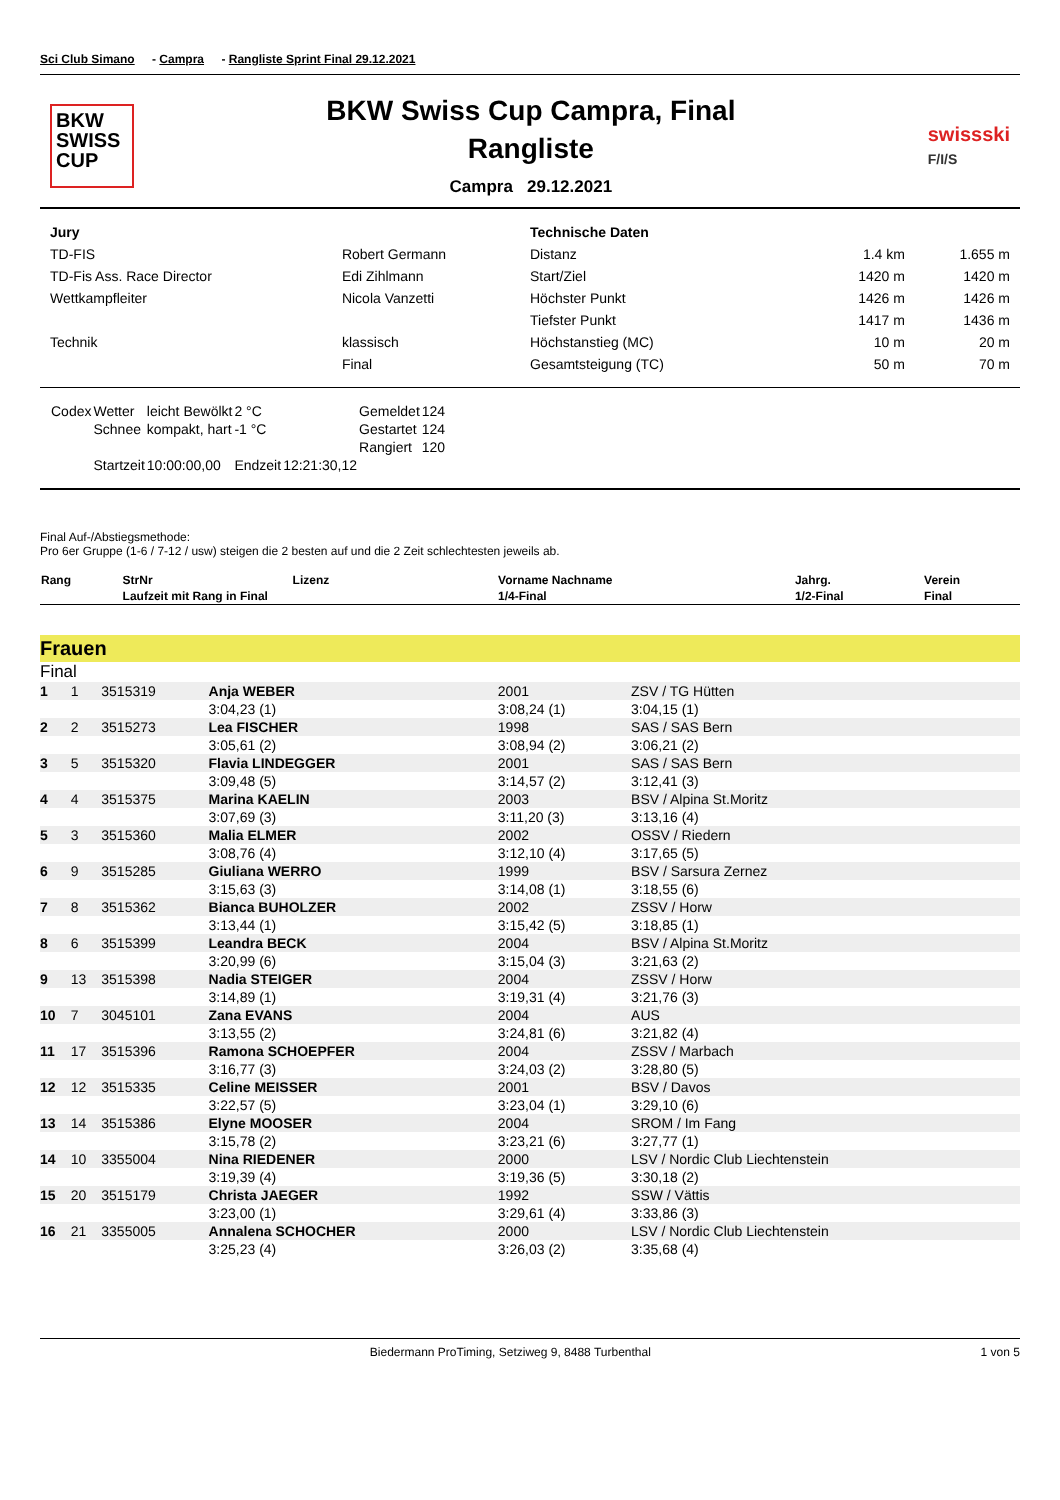Sci Club Simano - Campra - Rangliste Sprint Final 29.12.2021
BKW
SWISS
CUP
BKW Swiss Cup Campra, Final
Rangliste
Campra 29.12.2021
swissski
F/I/S
| Jury | |
| TD-FIS | Robert Germann |
| TD-Fis Ass. Race Director | Edi Zihlmann |
| Wettkampfleiter | Nicola Vanzetti |
| Technik | klassisch |
| | Final |
| Technische Daten | | |
| Distanz | 1.4 km | 1.655 m |
| Start/Ziel | 1420 m | 1420 m |
| Höchster Punkt | 1426 m | 1426 m |
| Tiefster Punkt | 1417 m | 1436 m |
| Höchstanstieg (MC) | 10 m | 20 m |
| Gesamtsteigung (TC) | 50 m | 70 m |
| Codex | Wetter | leicht Bewölkt | 2 °C | | Gemeldet | 124 |
| | Schnee | kompakt, hart | -1 °C | | Gestartet | 124 |
| | | | | | Rangiert | 120 |
| | Startzeit | 10:00:00,00 | Endzeit | 12:21:30,12 | | |
Final Auf-/Abstiegsmethode:
Pro 6er Gruppe (1-6 / 7-12 / usw) steigen die 2 besten auf und die 2 Zeit schlechtesten jeweils ab.
| Rang | StrNr | Lizenz | Vorname Nachname | Jahrg. | Verein |
| --- | --- | --- | --- | --- | --- |
| | Laufzeit mit Rang in Final | | 1/4-Final | 1/2-Final | Final |
Frauen
Final
| 1 | 1 | 3515319 | Anja WEBER | 2001 | ZSV / TG Hütten |
| | | | 3:04,23 (1) | 3:08,24 (1) | 3:04,15 (1) |
| 2 | 2 | 3515273 | Lea FISCHER | 1998 | SAS / SAS Bern |
| | | | 3:05,61 (2) | 3:08,94 (2) | 3:06,21 (2) |
| 3 | 5 | 3515320 | Flavia LINDEGGER | 2001 | SAS / SAS Bern |
| | | | 3:09,48 (5) | 3:14,57 (2) | 3:12,41 (3) |
| 4 | 4 | 3515375 | Marina KAELIN | 2003 | BSV / Alpina St.Moritz |
| | | | 3:07,69 (3) | 3:11,20 (3) | 3:13,16 (4) |
| 5 | 3 | 3515360 | Malia ELMER | 2002 | OSSV / Riedern |
| | | | 3:08,76 (4) | 3:12,10 (4) | 3:17,65 (5) |
| 6 | 9 | 3515285 | Giuliana WERRO | 1999 | BSV / Sarsura Zernez |
| | | | 3:15,63 (3) | 3:14,08 (1) | 3:18,55 (6) |
| 7 | 8 | 3515362 | Bianca BUHOLZER | 2002 | ZSSV / Horw |
| | | | 3:13,44 (1) | 3:15,42 (5) | 3:18,85 (1) |
| 8 | 6 | 3515399 | Leandra BECK | 2004 | BSV / Alpina St.Moritz |
| | | | 3:20,99 (6) | 3:15,04 (3) | 3:21,63 (2) |
| 9 | 13 | 3515398 | Nadia STEIGER | 2004 | ZSSV / Horw |
| | | | 3:14,89 (1) | 3:19,31 (4) | 3:21,76 (3) |
| 10 | 7 | 3045101 | Zana EVANS | 2004 | AUS |
| | | | 3:13,55 (2) | 3:24,81 (6) | 3:21,82 (4) |
| 11 | 17 | 3515396 | Ramona SCHOEPFER | 2004 | ZSSV / Marbach |
| | | | 3:16,77 (3) | 3:24,03 (2) | 3:28,80 (5) |
| 12 | 12 | 3515335 | Celine MEISSER | 2001 | BSV / Davos |
| | | | 3:22,57 (5) | 3:23,04 (1) | 3:29,10 (6) |
| 13 | 14 | 3515386 | Elyne MOOSER | 2004 | SROM / Im Fang |
| | | | 3:15,78 (2) | 3:23,21 (6) | 3:27,77 (1) |
| 14 | 10 | 3355004 | Nina RIEDENER | 2000 | LSV / Nordic Club Liechtenstein |
| | | | 3:19,39 (4) | 3:19,36 (5) | 3:30,18 (2) |
| 15 | 20 | 3515179 | Christa JAEGER | 1992 | SSW / Vättis |
| | | | 3:23,00 (1) | 3:29,61 (4) | 3:33,86 (3) |
| 16 | 21 | 3355005 | Annalena SCHOCHER | 2000 | LSV / Nordic Club Liechtenstein |
| | | | 3:25,23 (4) | 3:26,03 (2) | 3:35,68 (4) |
Biedermann ProTiming, Setziweg 9, 8488 Turbenthal 1 von 5